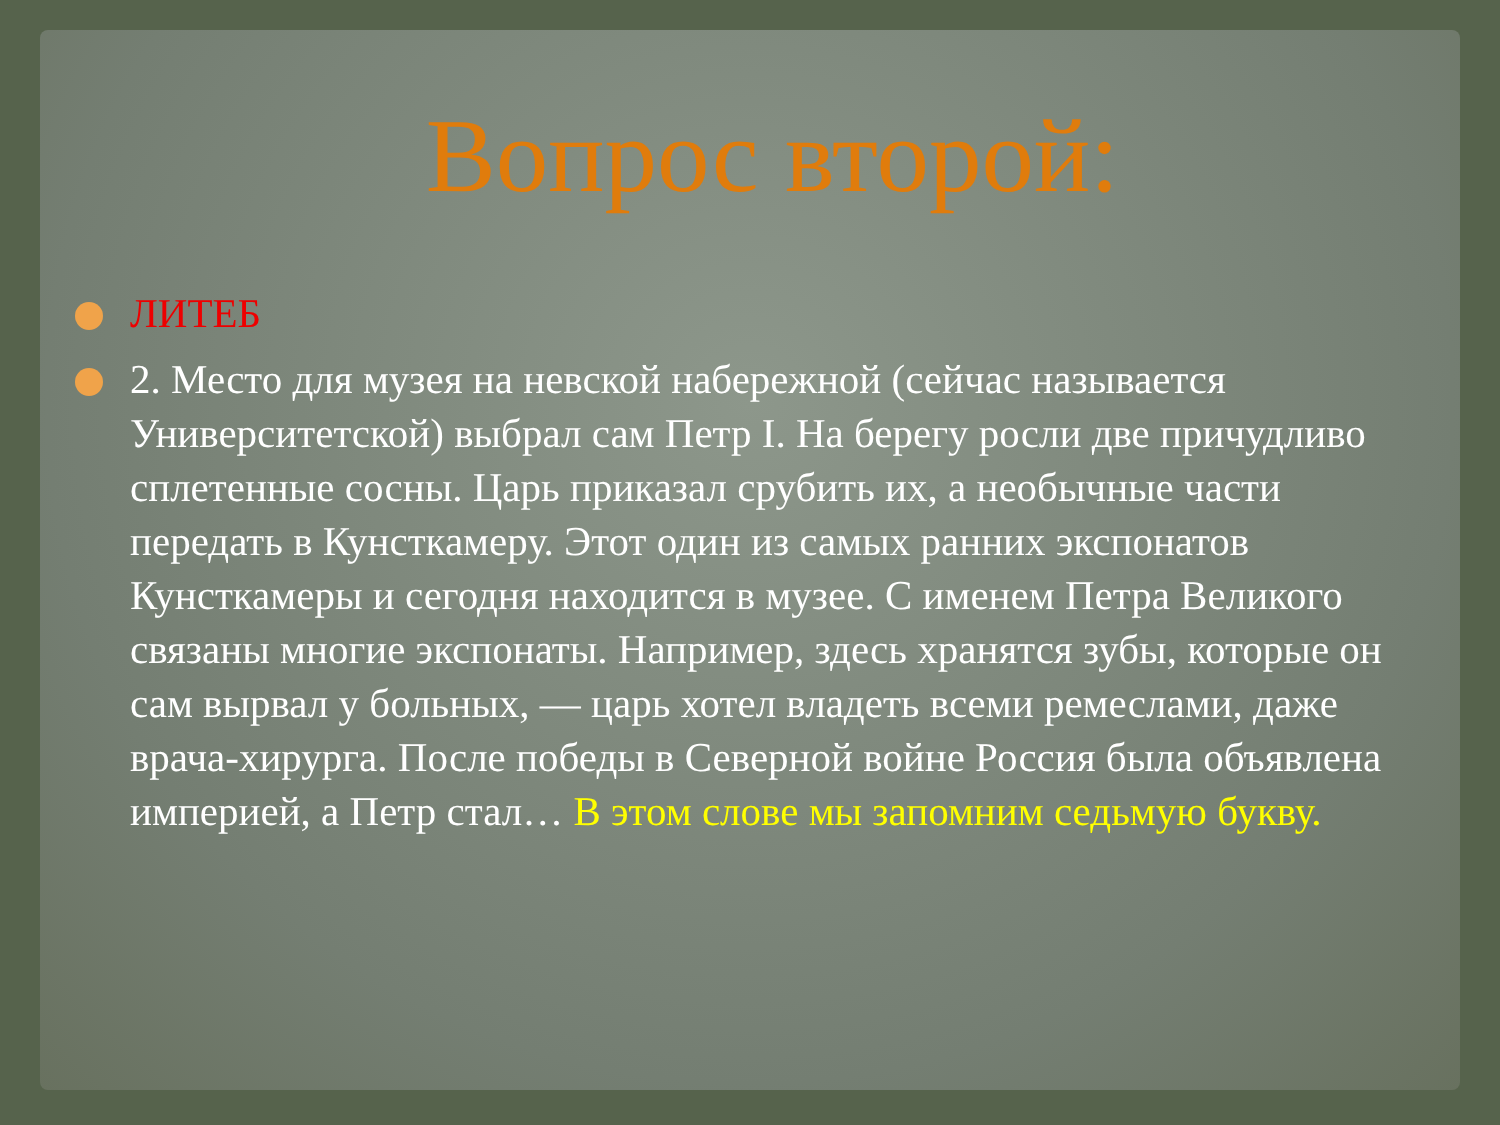Вопрос второй:
ЛИТЕБ
2. Место для музея на невской набережной (сейчас называется Университетской) выбрал сам Петр I. На берегу росли две причудливо сплетенные сосны. Царь приказал срубить их, а необычные части передать в Кунсткамеру. Этот один из самых ранних экспонатов Кунсткамеры и сегодня находится в музее. С именем Петра Великого связаны многие экспонаты. Например, здесь хранятся зубы, которые он сам вырвал у больных, — царь хотел владеть всеми ремеслами, даже врача-хирурга. После победы в Северной войне Россия была объявлена империей, а Петр стал… В этом слове мы запомним седьмую букву.